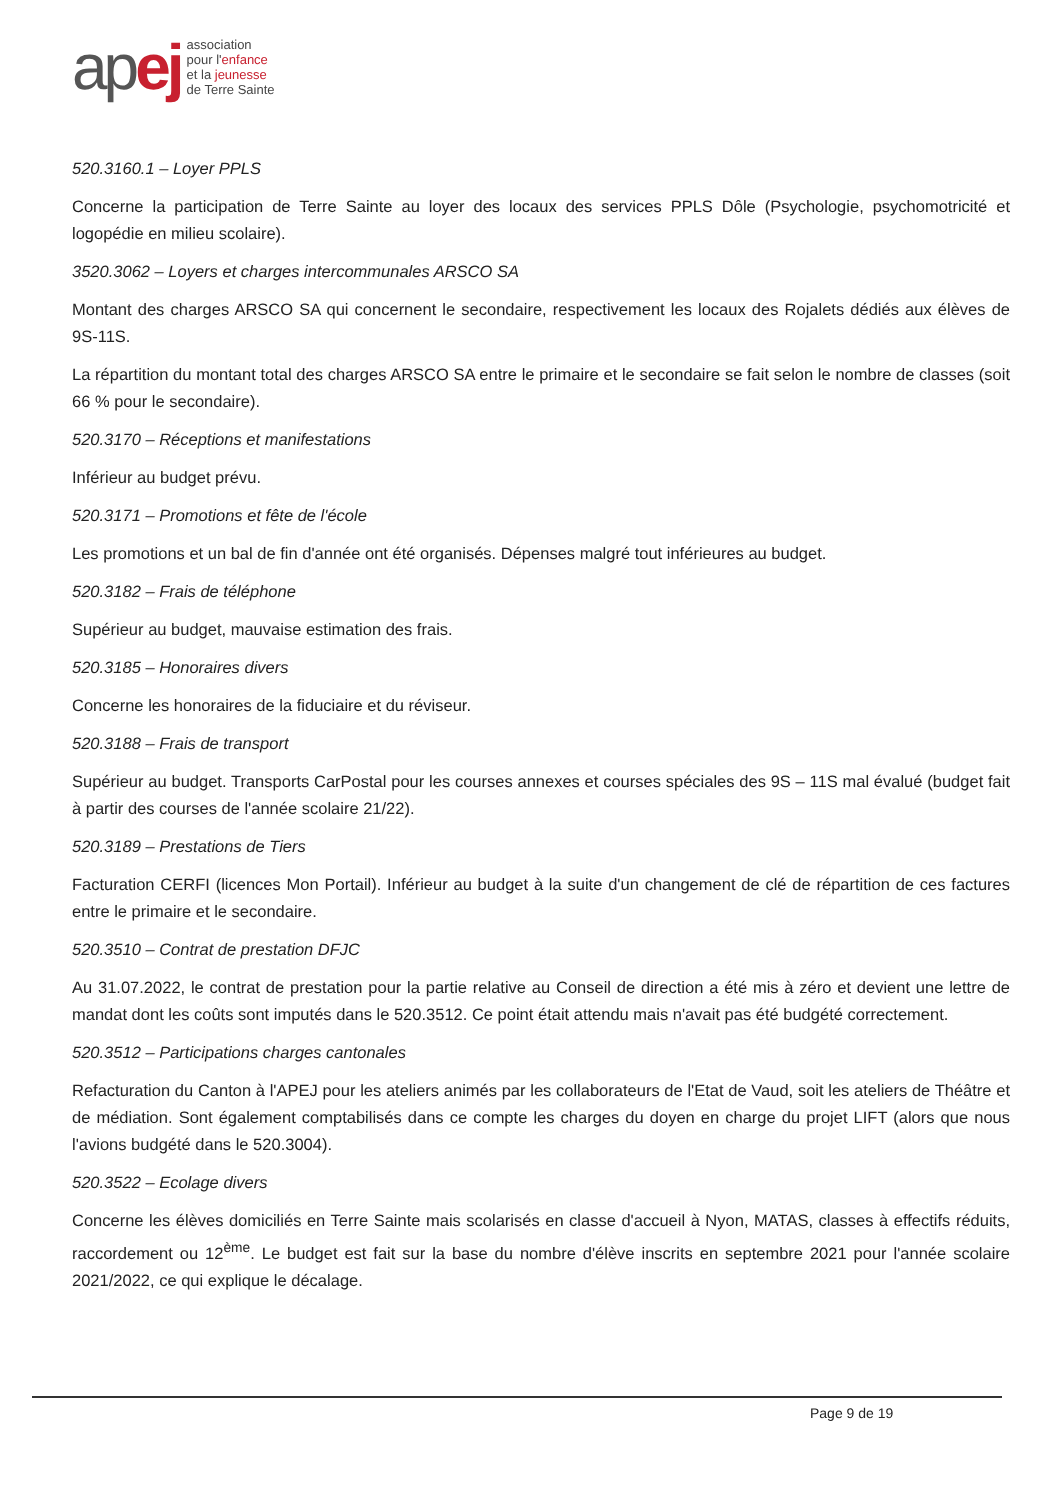apej
association
pour l'enfance
et la jeunesse
de Terre Sainte
520.3160.1 – Loyer PPLS
Concerne la participation de Terre Sainte au loyer des locaux des services PPLS Dôle (Psychologie, psychomotricité et logopédie en milieu scolaire).
3520.3062 – Loyers et charges intercommunales ARSCO SA
Montant des charges ARSCO SA qui concernent le secondaire, respectivement les locaux des Rojalets dédiés aux élèves de 9S-11S.
La répartition du montant total des charges ARSCO SA entre le primaire et le secondaire se fait selon le nombre de classes (soit 66 % pour le secondaire).
520.3170 – Réceptions et manifestations
Inférieur au budget prévu.
520.3171 – Promotions et fête de l'école
Les promotions et un bal de fin d'année ont été organisés. Dépenses malgré tout inférieures au budget.
520.3182 – Frais de téléphone
Supérieur au budget, mauvaise estimation des frais.
520.3185 – Honoraires divers
Concerne les honoraires de la fiduciaire et du réviseur.
520.3188 – Frais de transport
Supérieur au budget. Transports CarPostal pour les courses annexes et courses spéciales des 9S – 11S mal évalué (budget fait à partir des courses de l'année scolaire 21/22).
520.3189 – Prestations de Tiers
Facturation CERFI (licences Mon Portail). Inférieur au budget à la suite d'un changement de clé de répartition de ces factures entre le primaire et le secondaire.
520.3510 – Contrat de prestation DFJC
Au 31.07.2022, le contrat de prestation pour la partie relative au Conseil de direction a été mis à zéro et devient une lettre de mandat dont les coûts sont imputés dans le 520.3512. Ce point était attendu mais n'avait pas été budgété correctement.
520.3512 – Participations charges cantonales
Refacturation du Canton à l'APEJ pour les ateliers animés par les collaborateurs de l'Etat de Vaud, soit les ateliers de Théâtre et de médiation. Sont également comptabilisés dans ce compte les charges du doyen en charge du projet LIFT (alors que nous l'avions budgété dans le 520.3004).
520.3522 – Ecolage divers
Concerne les élèves domiciliés en Terre Sainte mais scolarisés en classe d'accueil à Nyon, MATAS, classes à effectifs réduits, raccordement ou 12<sup>ème</sup>. Le budget est fait sur la base du nombre d'élève inscrits en septembre 2021 pour l'année scolaire 2021/2022, ce qui explique le décalage.
Page 9 de 19